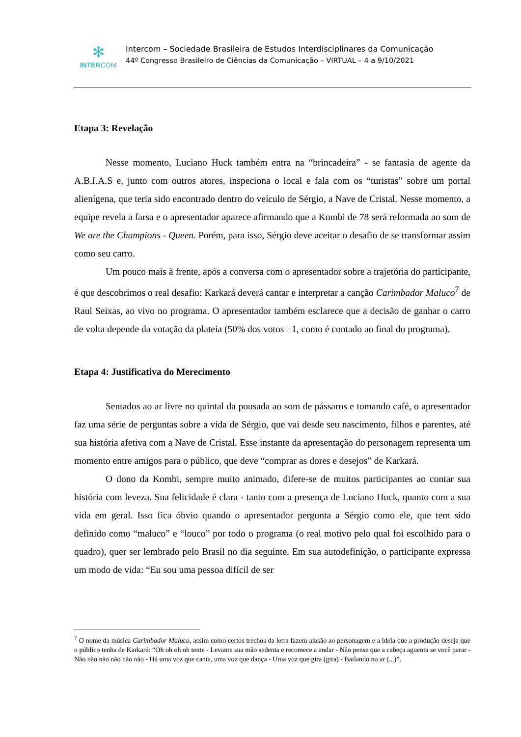✻
INTERCOM
Intercom – Sociedade Brasileira de Estudos Interdisciplinares da Comunicação
44º Congresso Brasileiro de Ciências da Comunicação – VIRTUAL – 4 a 9/10/2021
Etapa 3: Revelação
Nesse momento, Luciano Huck também entra na “brincadeira” - se fantasia de agente da A.B.I.A.S e, junto com outros atores, inspeciona o local e fala com os “turistas” sobre um portal alienígena, que teria sido encontrado dentro do veículo de Sérgio, a Nave de Cristal. Nesse momento, a equipe revela a farsa e o apresentador aparece afirmando que a Kombi de 78 será reformada ao som de We are the Champions - Queen. Porém, para isso, Sérgio deve aceitar o desafio de se transformar assim como seu carro.
Um pouco mais à frente, após a conversa com o apresentador sobre a trajetória do participante, é que descobrimos o real desafio: Karkará deverá cantar e interpretar a canção Carimbador Maluco<sup>7</sup> de Raul Seixas, ao vivo no programa. O apresentador também esclarece que a decisão de ganhar o carro de volta depende da votação da plateia (50% dos votos +1, como é contado ao final do programa).
Etapa 4: Justificativa do Merecimento
Sentados ao ar livre no quintal da pousada ao som de pássaros e tomando café, o apresentador faz uma série de perguntas sobre a vida de Sérgio, que vai desde seu nascimento, filhos e parentes, até sua história afetiva com a Nave de Cristal. Esse instante da apresentação do personagem representa um momento entre amigos para o público, que deve “comprar as dores e desejos” de Karkará.
O dono da Kombi, sempre muito animado, difere-se de muitos participantes ao contar sua história com leveza. Sua felicidade é clara - tanto com a presença de Luciano Huck, quanto com a sua vida em geral. Isso fica óbvio quando o apresentador pergunta a Sérgio como ele, que tem sido definido como “maluco” e “louco” por todo o programa (o real motivo pelo qual foi escolhido para o quadro), quer ser lembrado pelo Brasil no dia seguinte. Em sua autodefinição, o participante expressa um modo de vida: “Eu sou uma pessoa difícil de ser
<sup>7</sup> O nome da música Carimbador Maluco, assim como certos trechos da letra fazem alusão ao personagem e a ideia que a produção deseja que o público tenha de Karkará: “Oh oh oh oh tente - Levante sua mão sedenta e recomece a andar - Não pense que a cabeça aguenta se você parar - Não não não não não não - Há uma voz que canta, uma voz que dança - Uma voz que gira (gira) - Bailando no ar (...)”.